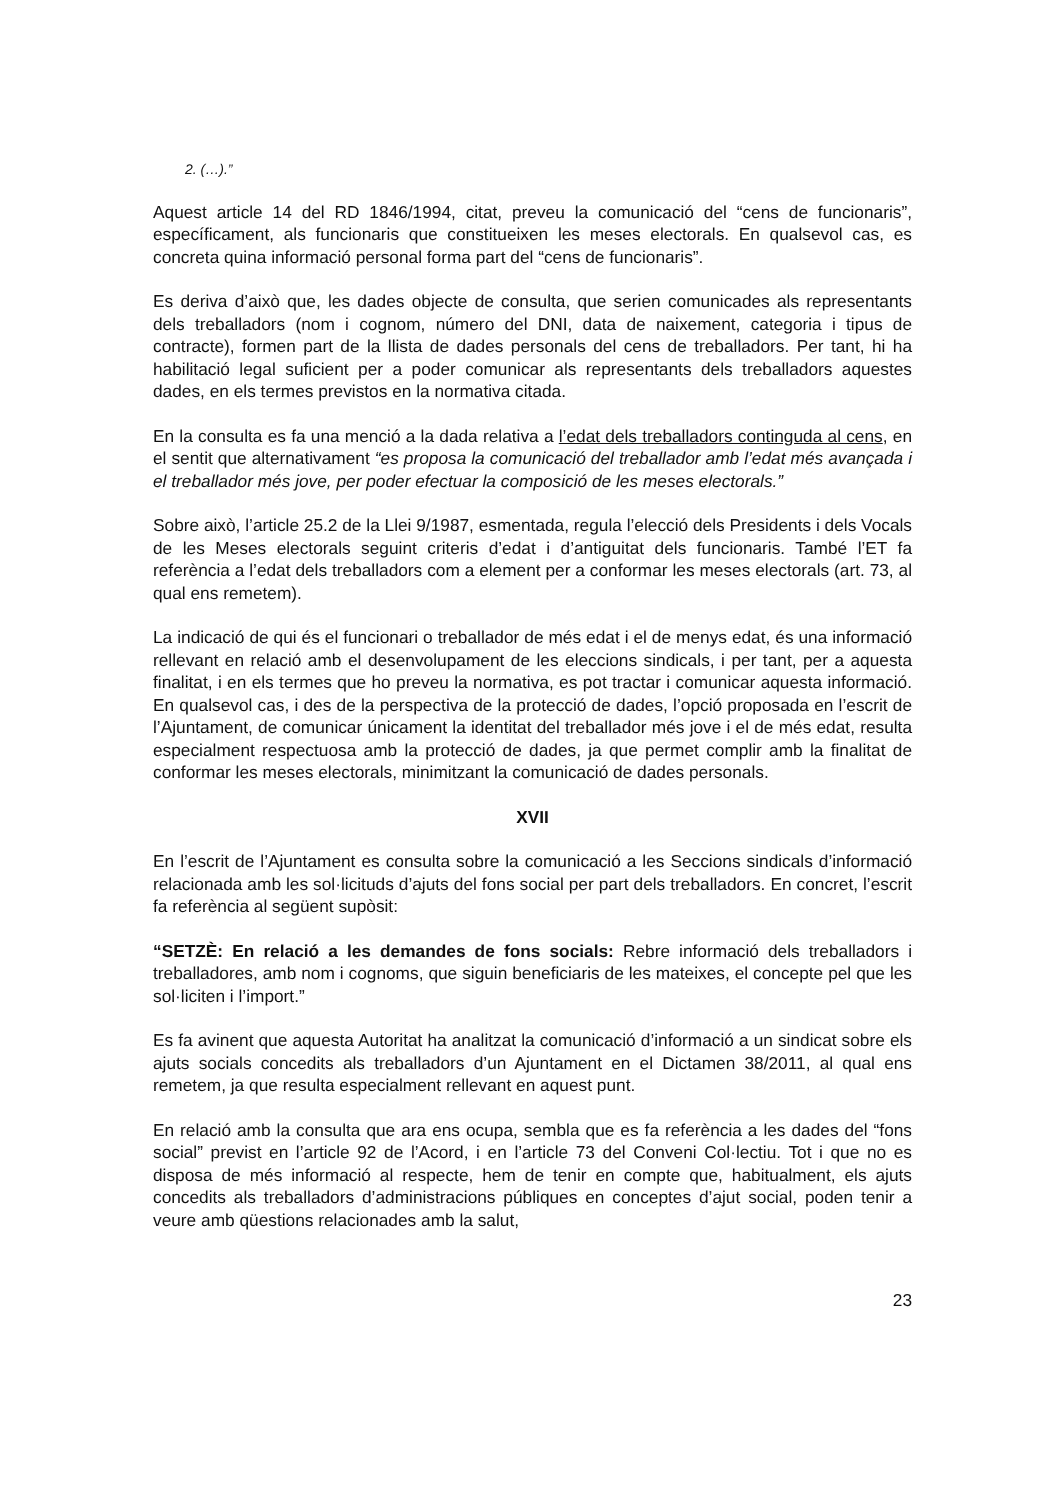2. (…).”
Aquest article 14 del RD 1846/1994, citat, preveu la comunicació del “cens de funcionaris”, específicament, als funcionaris que constitueixen les meses electorals. En qualsevol cas, es concreta quina informació personal forma part del “cens de funcionaris”.
Es deriva d’això que, les dades objecte de consulta, que serien comunicades als representants dels treballadors (nom i cognom, número del DNI, data de naixement, categoria i tipus de contracte), formen part de la llista de dades personals del cens de treballadors. Per tant, hi ha habilitació legal suficient per a poder comunicar als representants dels treballadors aquestes dades, en els termes previstos en la normativa citada.
En la consulta es fa una menció a la dada relativa a l’edat dels treballadors continguda al cens, en el sentit que alternativament “es proposa la comunicació del treballador amb l’edat més avançada i el treballador més jove, per poder efectuar la composició de les meses electorals.”
Sobre això, l’article 25.2 de la Llei 9/1987, esmentada, regula l’elecció dels Presidents i dels Vocals de les Meses electorals seguint criteris d’edat i d’antiguitat dels funcionaris. També l’ET fa referència a l’edat dels treballadors com a element per a conformar les meses electorals (art. 73, al qual ens remetem).
La indicació de qui és el funcionari o treballador de més edat i el de menys edat, és una informació rellevant en relació amb el desenvolupament de les eleccions sindicals, i per tant, per a aquesta finalitat, i en els termes que ho preveu la normativa, es pot tractar i comunicar aquesta informació. En qualsevol cas, i des de la perspectiva de la protecció de dades, l’opció proposada en l’escrit de l’Ajuntament, de comunicar únicament la identitat del treballador més jove i el de més edat, resulta especialment respectuosa amb la protecció de dades, ja que permet complir amb la finalitat de conformar les meses electorals, minimitzant la comunicació de dades personals.
XVII
En l’escrit de l’Ajuntament es consulta sobre la comunicació a les Seccions sindicals d’informació relacionada amb les sol·licituds d’ajuts del fons social per part dels treballadors. En concret, l’escrit fa referència al següent supòsit:
“SETZÈ: En relació a les demandes de fons socials: Rebre informació dels treballadors i treballadores, amb nom i cognoms, que siguin beneficiaris de les mateixes, el concepte pel que les sol·liciten i l’import.”
Es fa avinent que aquesta Autoritat ha analitzat la comunicació d’informació a un sindicat sobre els ajuts socials concedits als treballadors d’un Ajuntament en el Dictamen 38/2011, al qual ens remetem, ja que resulta especialment rellevant en aquest punt.
En relació amb la consulta que ara ens ocupa, sembla que es fa referència a les dades del “fons social” previst en l’article 92 de l’Acord, i en l’article 73 del Conveni Col·lectiu. Tot i que no es disposa de més informació al respecte, hem de tenir en compte que, habitualment, els ajuts concedits als treballadors d’administracions públiques en conceptes d’ajut social, poden tenir a veure amb qüestions relacionades amb la salut,
23